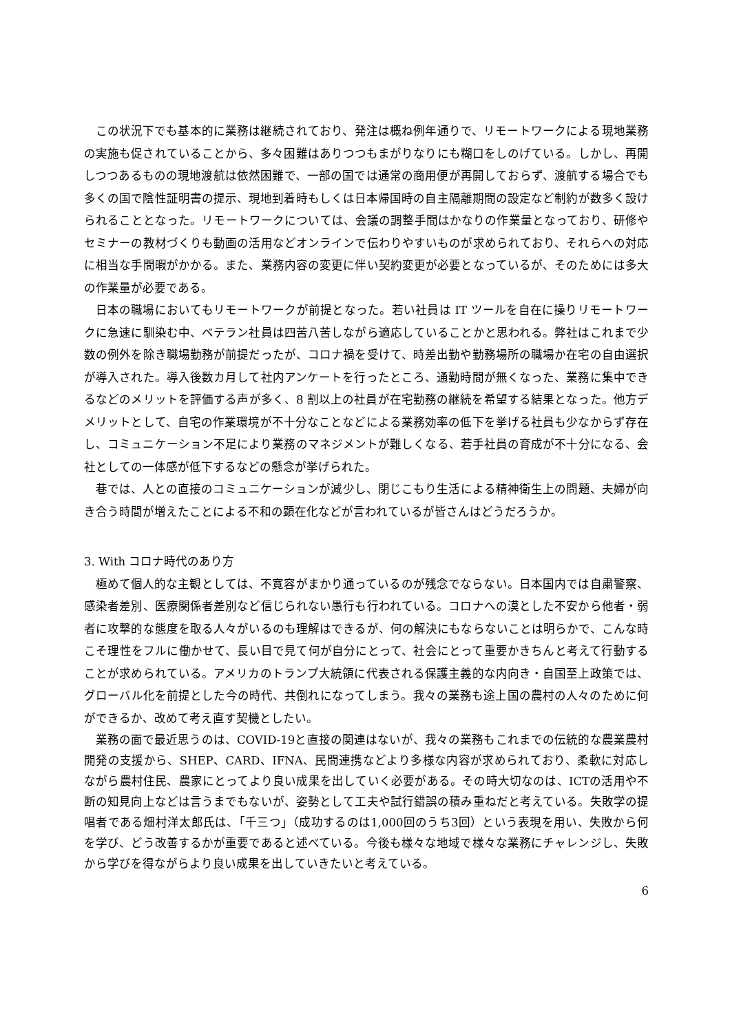この状況下でも基本的に業務は継続されており、発注は概ね例年通りで、リモートワークによる現地業務の実施も促されていることから、多々困難はありつつもまがりなりにも糊口をしのげている。しかし、再開しつつあるものの現地渡航は依然困難で、一部の国では通常の商用便が再開しておらず、渡航する場合でも多くの国で陰性証明書の提示、現地到着時もしくは日本帰国時の自主隔離期間の設定など制約が数多く設けられることとなった。リモートワークについては、会議の調整手間はかなりの作業量となっており、研修やセミナーの教材づくりも動画の活用などオンラインで伝わりやすいものが求められており、それらへの対応に相当な手間暇がかかる。また、業務内容の変更に伴い契約変更が必要となっているが、そのためには多大の作業量が必要である。
日本の職場においてもリモートワークが前提となった。若い社員は IT ツールを自在に操りリモートワークに急速に馴染む中、ベテラン社員は四苦八苦しながら適応していることかと思われる。弊社はこれまで少数の例外を除き職場勤務が前提だったが、コロナ禍を受けて、時差出勤や勤務場所の職場か在宅の自由選択が導入された。導入後数カ月して社内アンケートを行ったところ、通勤時間が無くなった、業務に集中できるなどのメリットを評価する声が多く、8 割以上の社員が在宅勤務の継続を希望する結果となった。他方デメリットとして、自宅の作業環境が不十分なことなどによる業務効率の低下を挙げる社員も少なからず存在し、コミュニケーション不足により業務のマネジメントが難しくなる、若手社員の育成が不十分になる、会社としての一体感が低下するなどの懸念が挙げられた。
巷では、人との直接のコミュニケーションが減少し、閉じこもり生活による精神衛生上の問題、夫婦が向き合う時間が増えたことによる不和の顕在化などが言われているが皆さんはどうだろうか。
3. With コロナ時代のあり方
極めて個人的な主観としては、不寛容がまかり通っているのが残念でならない。日本国内では自粛警察、感染者差別、医療関係者差別など信じられない愚行も行われている。コロナへの漠とした不安から他者・弱者に攻撃的な態度を取る人々がいるのも理解はできるが、何の解決にもならないことは明らかで、こんな時こそ理性をフルに働かせて、長い目で見て何が自分にとって、社会にとって重要かきちんと考えて行動することが求められている。アメリカのトランプ大統領に代表される保護主義的な内向き・自国至上政策では、グローバル化を前提とした今の時代、共倒れになってしまう。我々の業務も途上国の農村の人々のために何ができるか、改めて考え直す契機としたい。
業務の面で最近思うのは、COVID-19と直接の関連はないが、我々の業務もこれまでの伝統的な農業農村開発の支援から、SHEP、CARD、IFNA、民間連携などより多様な内容が求められており、柔軟に対応しながら農村住民、農家にとってより良い成果を出していく必要がある。その時大切なのは、ICTの活用や不断の知見向上などは言うまでもないが、姿勢として工夫や試行錯誤の積み重ねだと考えている。失敗学の提唱者である畑村洋太郎氏は、「千三つ」（成功するのは1,000回のうち3回）という表現を用い、失敗から何を学び、どう改善するかが重要であると述べている。今後も様々な地域で様々な業務にチャレンジし、失敗から学びを得ながらより良い成果を出していきたいと考えている。
6